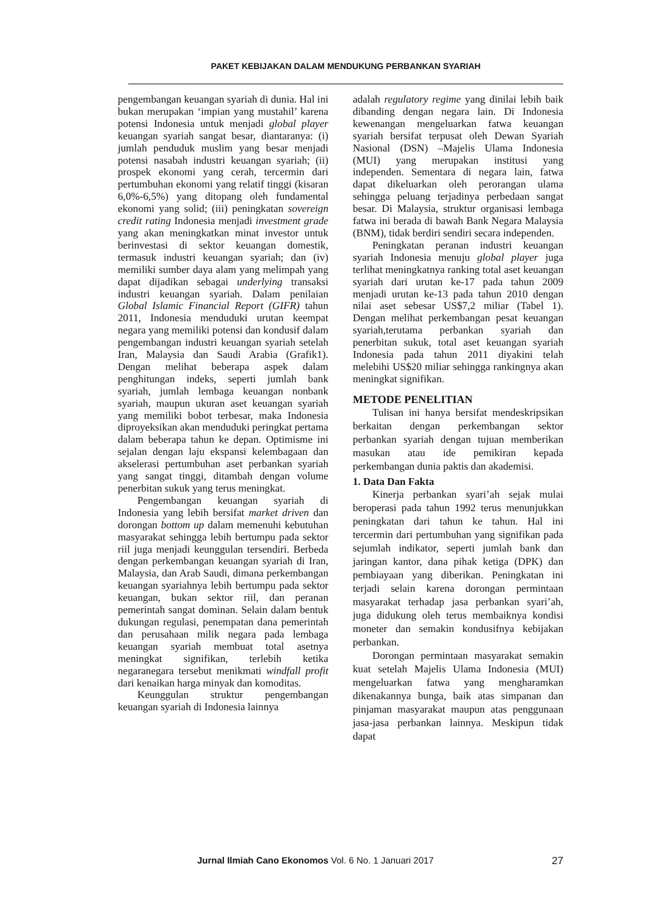PAKET KEBIJAKAN DALAM MENDUKUNG PERBANKAN SYARIAH
pengembangan keuangan syariah di dunia. Hal ini bukan merupakan ‘impian yang mustahil’ karena potensi Indonesia untuk menjadi global player keuangan syariah sangat besar, diantaranya: (i) jumlah penduduk muslim yang besar menjadi potensi nasabah industri keuangan syariah; (ii) prospek ekonomi yang cerah, tercermin dari pertumbuhan ekonomi yang relatif tinggi (kisaran 6,0%-6,5%) yang ditopang oleh fundamental ekonomi yang solid; (iii) peningkatan sovereign credit rating Indonesia menjadi investment grade yang akan meningkatkan minat investor untuk berinvestasi di sektor keuangan domestik, termasuk industri keuangan syariah; dan (iv) memiliki sumber daya alam yang melimpah yang dapat dijadikan sebagai underlying transaksi industri keuangan syariah. Dalam penilaian Global Islamic Financial Report (GIFR) tahun 2011, Indonesia menduduki urutan keempat negara yang memiliki potensi dan kondusif dalam pengembangan industri keuangan syariah setelah Iran, Malaysia dan Saudi Arabia (Grafik1). Dengan melihat beberapa aspek dalam penghitungan indeks, seperti jumlah bank syariah, jumlah lembaga keuangan nonbank syariah, maupun ukuran aset keuangan syariah yang memiliki bobot terbesar, maka Indonesia diproyeksikan akan menduduki peringkat pertama dalam beberapa tahun ke depan. Optimisme ini sejalan dengan laju ekspansi kelembagaan dan akselerasi pertumbuhan aset perbankan syariah yang sangat tinggi, ditambah dengan volume penerbitan sukuk yang terus meningkat.
Pengembangan keuangan syariah di Indonesia yang lebih bersifat market driven dan dorongan bottom up dalam memenuhi kebutuhan masyarakat sehingga lebih bertumpu pada sektor riil juga menjadi keunggulan tersendiri. Berbeda dengan perkembangan keuangan syariah di Iran, Malaysia, dan Arab Saudi, dimana perkembangan keuangan syariahnya lebih bertumpu pada sektor keuangan, bukan sektor riil, dan peranan pemerintah sangat dominan. Selain dalam bentuk dukungan regulasi, penempatan dana pemerintah dan perusahaan milik negara pada lembaga keuangan syariah membuat total asetnya meningkat signifikan, terlebih ketika negaranegara tersebut menikmati windfall profit dari kenaikan harga minyak dan komoditas.
Keunggulan struktur pengembangan keuangan syariah di Indonesia lainnya
adalah regulatory regime yang dinilai lebih baik dibanding dengan negara lain. Di Indonesia kewenangan mengeluarkan fatwa keuangan syariah bersifat terpusat oleh Dewan Syariah Nasional (DSN) –Majelis Ulama Indonesia (MUI) yang merupakan institusi yang independen. Sementara di negara lain, fatwa dapat dikeluarkan oleh perorangan ulama sehingga peluang terjadinya perbedaan sangat besar. Di Malaysia, struktur organisasi lembaga fatwa ini berada di bawah Bank Negara Malaysia (BNM), tidak berdiri sendiri secara independen.
Peningkatan peranan industri keuangan syariah Indonesia menuju global player juga terlihat meningkatnya ranking total aset keuangan syariah dari urutan ke-17 pada tahun 2009 menjadi urutan ke-13 pada tahun 2010 dengan nilai aset sebesar US$7,2 miliar (Tabel 1). Dengan melihat perkembangan pesat keuangan syariah,terutama perbankan syariah dan penerbitan sukuk, total aset keuangan syariah Indonesia pada tahun 2011 diyakini telah melebihi US$20 miliar sehingga rankingnya akan meningkat signifikan.
METODE PENELITIAN
Tulisan ini hanya bersifat mendeskripsikan berkaitan dengan perkembangan sektor perbankan syariah dengan tujuan memberikan masukan atau ide pemikiran kepada perkembangan dunia paktis dan akademisi.
1. Data Dan Fakta
Kinerja perbankan syari’ah sejak mulai beroperasi pada tahun 1992 terus menunjukkan peningkatan dari tahun ke tahun. Hal ini tercermin dari pertumbuhan yang signifikan pada sejumlah indikator, seperti jumlah bank dan jaringan kantor, dana pihak ketiga (DPK) dan pembiayaan yang diberikan. Peningkatan ini terjadi selain karena dorongan permintaan masyarakat terhadap jasa perbankan syari’ah, juga didukung oleh terus membaiknya kondisi moneter dan semakin kondusifnya kebijakan perbankan.
Dorongan permintaan masyarakat semakin kuat setelah Majelis Ulama Indonesia (MUI) mengeluarkan fatwa yang mengharamkan dikenakannya bunga, baik atas simpanan dan pinjaman masyarakat maupun atas penggunaan jasa-jasa perbankan lainnya. Meskipun tidak dapat
Jurnal Ilmiah Cano Ekonomos Vol. 6 No. 1 Januari 2017 27